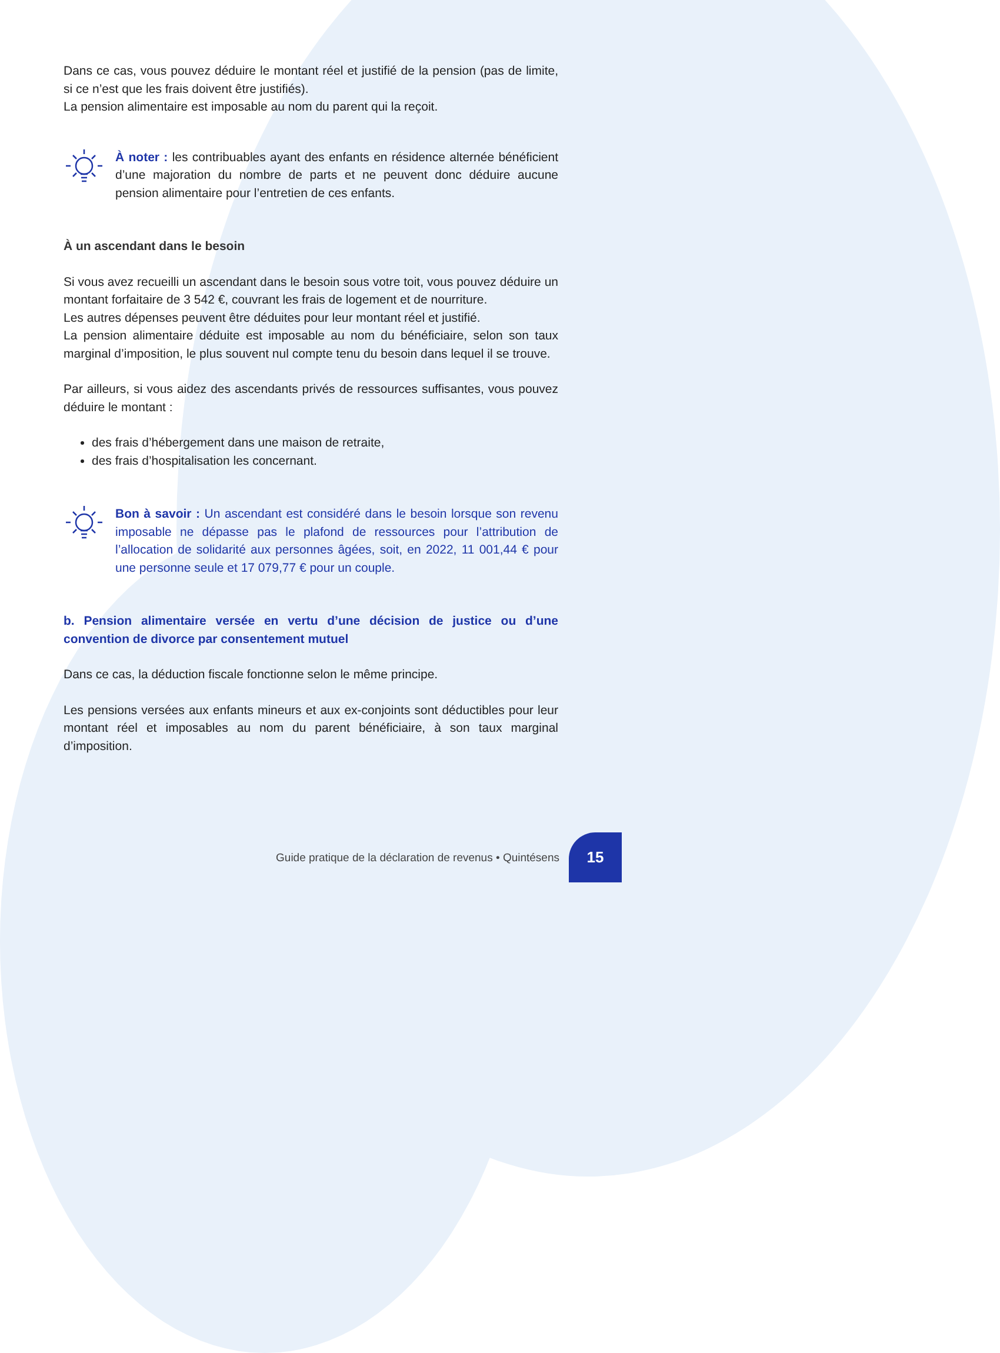Dans ce cas, vous pouvez déduire le montant réel et justifié de la pension (pas de limite, si ce n’est que les frais doivent être justifiés).
La pension alimentaire est imposable au nom du parent qui la reçoit.
À noter : les contribuables ayant des enfants en résidence alternée bénéficient d’une majoration du nombre de parts et ne peuvent donc déduire aucune pension alimentaire pour l’entretien de ces enfants.
À un ascendant dans le besoin
Si vous avez recueilli un ascendant dans le besoin sous votre toit, vous pouvez déduire un montant forfaitaire de 3 542 €, couvrant les frais de logement et de nourriture.
Les autres dépenses peuvent être déduites pour leur montant réel et justifié.
La pension alimentaire déduite est imposable au nom du bénéficiaire, selon son taux marginal d’imposition, le plus souvent nul compte tenu du besoin dans lequel il se trouve.
Par ailleurs, si vous aidez des ascendants privés de ressources suffisantes, vous pouvez déduire le montant :
des frais d’hébergement dans une maison de retraite,
des frais d’hospitalisation les concernant.
Bon à savoir : Un ascendant est considéré dans le besoin lorsque son revenu imposable ne dépasse pas le plafond de ressources pour l’attribution de l’allocation de solidarité aux personnes âgées, soit, en 2022, 11 001,44 € pour une personne seule et 17 079,77 € pour un couple.
b. Pension alimentaire versée en vertu d’une décision de justice ou d’une convention de divorce par consentement mutuel
Dans ce cas, la déduction fiscale fonctionne selon le même principe.
Les pensions versées aux enfants mineurs et aux ex-conjoints sont déductibles pour leur montant réel et imposables au nom du parent bénéficiaire, à son taux marginal d’imposition.
Guide pratique de la déclaration de revenus • Quintésens
15